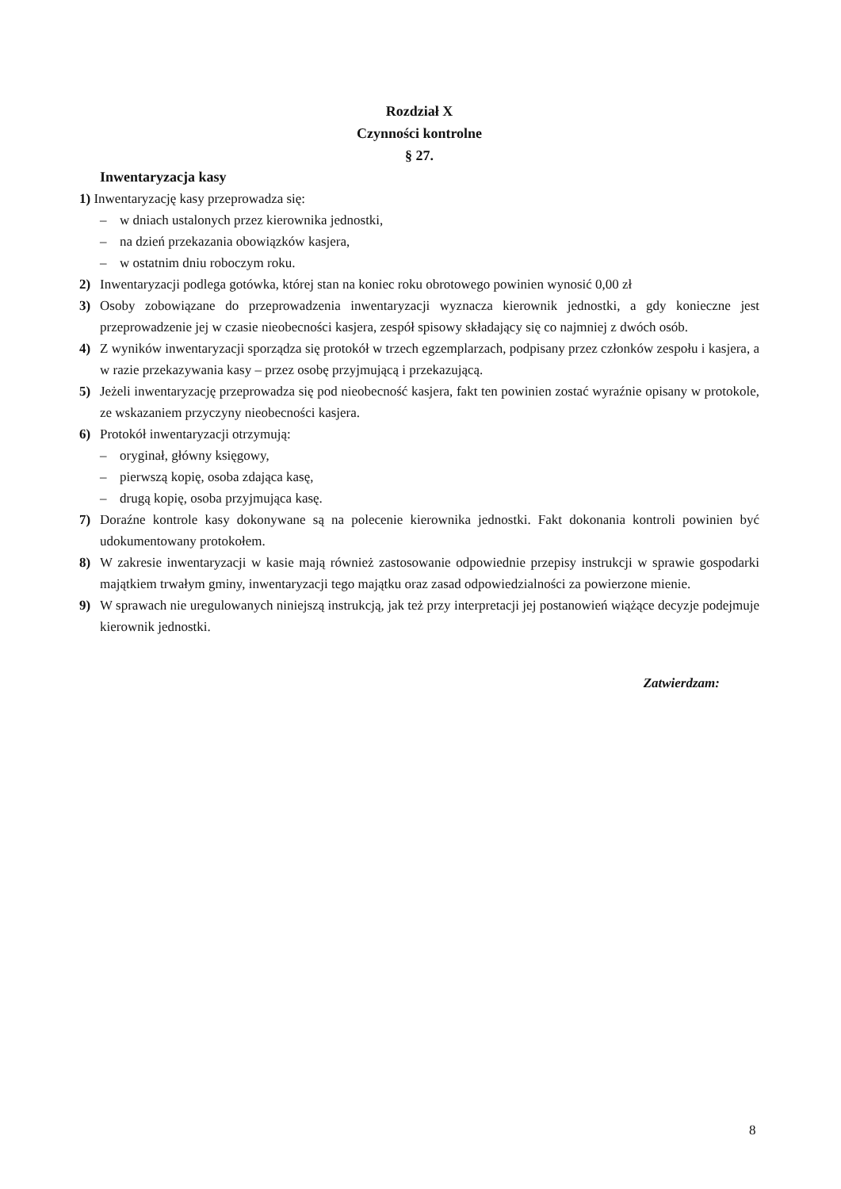Rozdział X
Czynności kontrolne
§ 27.
Inwentaryzacja kasy
1) Inwentaryzację kasy przeprowadza się:
– w dniach ustalonych przez kierownika jednostki,
– na dzień przekazania obowiązków kasjera,
– w ostatnim dniu roboczym roku.
2) Inwentaryzacji podlega gotówka, której stan na koniec roku obrotowego powinien wynosić 0,00 zł
3) Osoby zobowiązane do przeprowadzenia inwentaryzacji wyznacza kierownik jednostki, a gdy konieczne jest przeprowadzenie jej w czasie nieobecności kasjera, zespół spisowy składający się co najmniej z dwóch osób.
4) Z wyników inwentaryzacji sporządza się protokół w trzech egzemplarzach, podpisany przez członków zespołu i kasjera, a w razie przekazywania kasy – przez osobę przyjmującą i przekazującą.
5) Jeżeli inwentaryzację przeprowadza się pod nieobecność kasjera, fakt ten powinien zostać wyraźnie opisany w protokole, ze wskazaniem przyczyny nieobecności kasjera.
6) Protokół inwentaryzacji otrzymują:
– oryginał, główny księgowy,
– pierwszą kopię, osoba zdająca kasę,
– drugą kopię, osoba przyjmująca kasę.
7) Doraźne kontrole kasy dokonywane są na polecenie kierownika jednostki. Fakt dokonania kontroli powinien być udokumentowany protokołem.
8) W zakresie inwentaryzacji w kasie mają również zastosowanie odpowiednie przepisy instrukcji w sprawie gospodarki majątkiem trwałym gminy, inwentaryzacji tego majątku oraz zasad odpowiedzialności za powierzone mienie.
9) W sprawach nie uregulowanych niniejszą instrukcją, jak też przy interpretacji jej postanowień wiążące decyzje podejmuje kierownik jednostki.
Zatwierdzam:
8